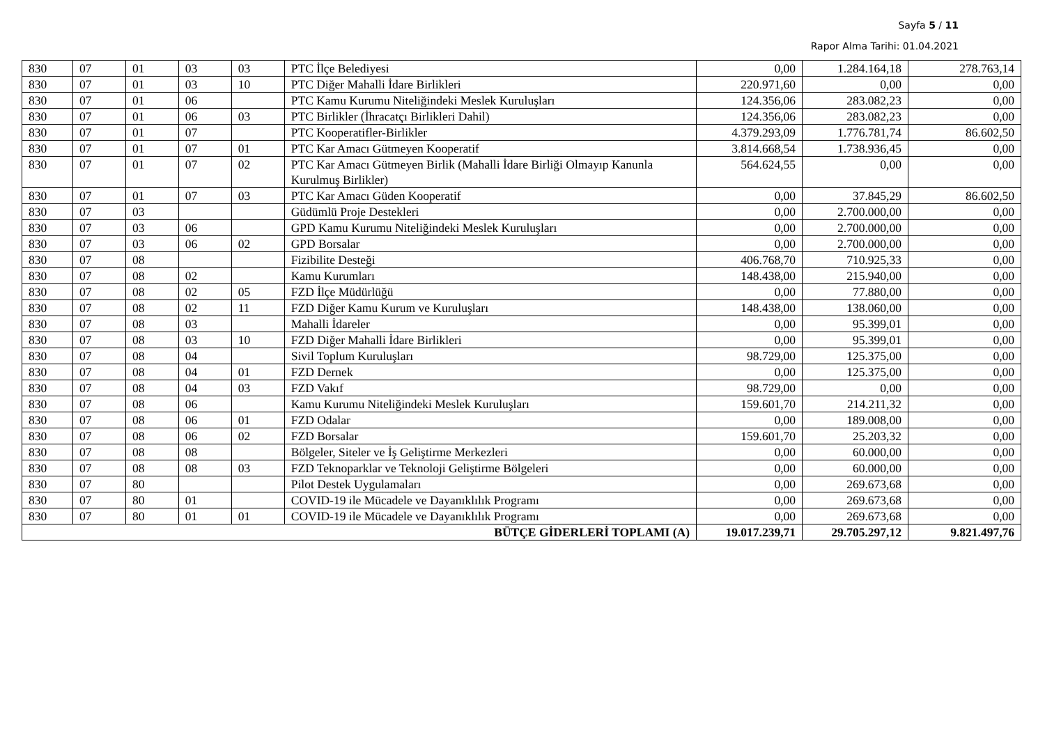Sayfa 5 / 11
Rapor Alma Tarihi: 01.04.2021
| 830 | 07 | 01 | 03 | 03 | PTC İlçe Belediyesi | 0,00 | 1.284.164,18 | 278.763,14 |
| 830 | 07 | 01 | 03 | 10 | PTC Diğer Mahalli İdare Birlikleri | 220.971,60 | 0,00 | 0,00 |
| 830 | 07 | 01 | 06 | | PTC Kamu Kurumu Niteliğindeki Meslek Kuruluşları | 124.356,06 | 283.082,23 | 0,00 |
| 830 | 07 | 01 | 06 | 03 | PTC Birlikler (İhracatçı Birlikleri Dahil) | 124.356,06 | 283.082,23 | 0,00 |
| 830 | 07 | 01 | 07 | | PTC Kooperatifler-Birlikler | 4.379.293,09 | 1.776.781,74 | 86.602,50 |
| 830 | 07 | 01 | 07 | 01 | PTC Kar Amacı Gütmeyen Kooperatif | 3.814.668,54 | 1.738.936,45 | 0,00 |
| 830 | 07 | 01 | 07 | 02 | PTC Kar Amacı Gütmeyen Birlik (Mahalli İdare Birliği Olmayıp Kanunla Kurulmuş Birlikler) | 564.624,55 | 0,00 | 0,00 |
| 830 | 07 | 01 | 07 | 03 | PTC Kar Amacı Güden Kooperatif | 0,00 | 37.845,29 | 86.602,50 |
| 830 | 07 | 03 | | | Güdümlü Proje Destekleri | 0,00 | 2.700.000,00 | 0,00 |
| 830 | 07 | 03 | 06 | | GPD Kamu Kurumu Niteliğindeki Meslek Kuruluşları | 0,00 | 2.700.000,00 | 0,00 |
| 830 | 07 | 03 | 06 | 02 | GPD Borsalar | 0,00 | 2.700.000,00 | 0,00 |
| 830 | 07 | 08 | | | Fizibilite Desteği | 406.768,70 | 710.925,33 | 0,00 |
| 830 | 07 | 08 | 02 | | Kamu Kurumları | 148.438,00 | 215.940,00 | 0,00 |
| 830 | 07 | 08 | 02 | 05 | FZD İlçe Müdürlüğü | 0,00 | 77.880,00 | 0,00 |
| 830 | 07 | 08 | 02 | 11 | FZD Diğer Kamu Kurum ve Kuruluşları | 148.438,00 | 138.060,00 | 0,00 |
| 830 | 07 | 08 | 03 | | Mahalli İdareler | 0,00 | 95.399,01 | 0,00 |
| 830 | 07 | 08 | 03 | 10 | FZD Diğer Mahalli İdare Birlikleri | 0,00 | 95.399,01 | 0,00 |
| 830 | 07 | 08 | 04 | | Sivil Toplum Kuruluşları | 98.729,00 | 125.375,00 | 0,00 |
| 830 | 07 | 08 | 04 | 01 | FZD Dernek | 0,00 | 125.375,00 | 0,00 |
| 830 | 07 | 08 | 04 | 03 | FZD Vakıf | 98.729,00 | 0,00 | 0,00 |
| 830 | 07 | 08 | 06 | | Kamu Kurumu Niteliğindeki Meslek Kuruluşları | 159.601,70 | 214.211,32 | 0,00 |
| 830 | 07 | 08 | 06 | 01 | FZD Odalar | 0,00 | 189.008,00 | 0,00 |
| 830 | 07 | 08 | 06 | 02 | FZD Borsalar | 159.601,70 | 25.203,32 | 0,00 |
| 830 | 07 | 08 | 08 | | Bölgeler, Siteler ve İş Geliştirme Merkezleri | 0,00 | 60.000,00 | 0,00 |
| 830 | 07 | 08 | 08 | 03 | FZD Teknoparklar ve Teknoloji Geliştirme Bölgeleri | 0,00 | 60.000,00 | 0,00 |
| 830 | 07 | 80 | | | Pilot Destek Uygulamaları | 0,00 | 269.673,68 | 0,00 |
| 830 | 07 | 80 | 01 | | COVID-19 ile Mücadele ve Dayanıklılık Programı | 0,00 | 269.673,68 | 0,00 |
| 830 | 07 | 80 | 01 | 01 | COVID-19 ile Mücadele ve Dayanıklılık Programı | 0,00 | 269.673,68 | 0,00 |
| BÜTÇE GİDERLERİ TOPLAMI (A) | | | | | | 19.017.239,71 | 29.705.297,12 | 9.821.497,76 |